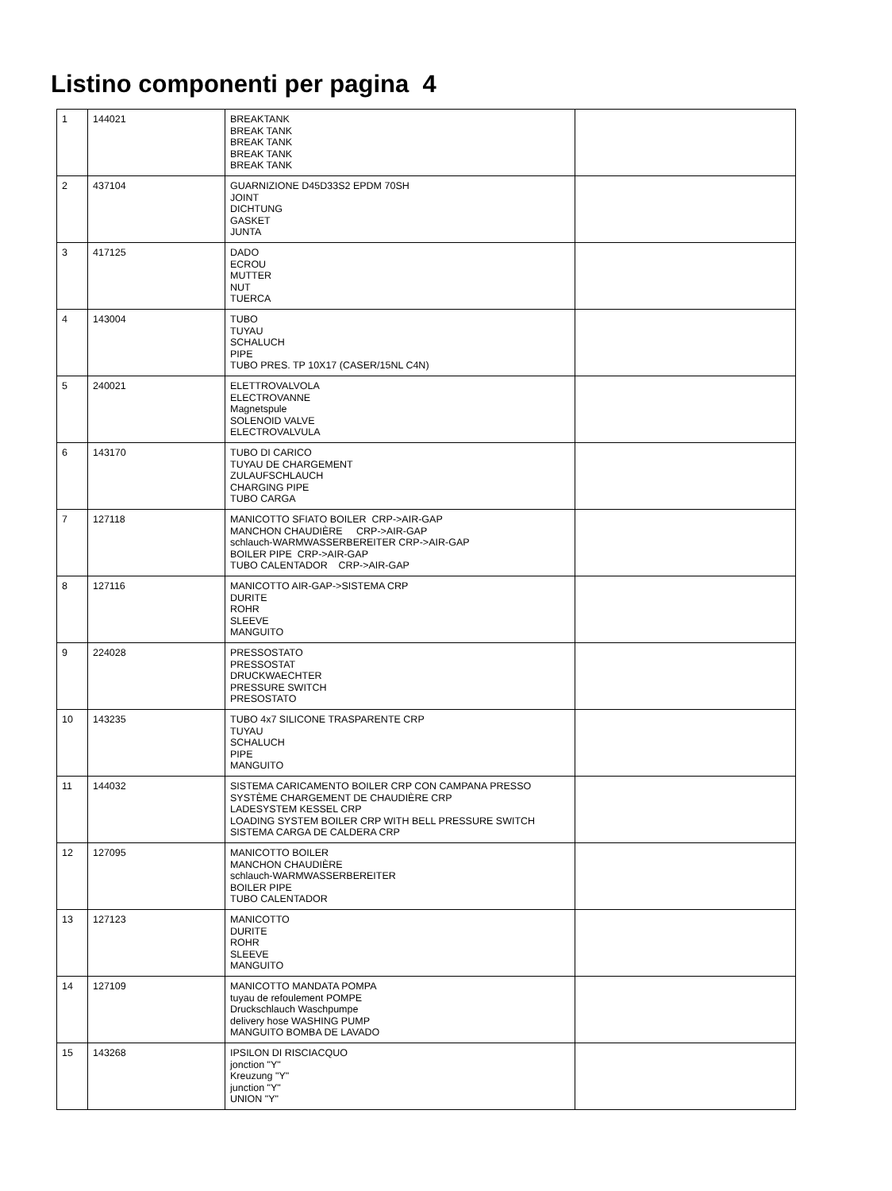Listino componenti per pagina 4
| 1 | 144021 | BREAKTANK BREAK TANK BREAK TANK BREAK TANK BREAK TANK | |
| 2 | 437104 | GUARNIZIONE D45D33S2 EPDM 70SH JOINT DICHTUNG GASKET JUNTA | |
| 3 | 417125 | DADO ECROU MUTTER NUT TUERCA | |
| 4 | 143004 | TUBO TUYAU SCHALUCH PIPE TUBO PRES. TP 10X17 (CASER/15NL C4N) | |
| 5 | 240021 | ELETTROVALVOLA ELECTROVANNE Magnetspule SOLENOID VALVE ELECTROVALVULA | |
| 6 | 143170 | TUBO DI CARICO TUYAU DE CHARGEMENT ZULAUFSCHLAUCH CHARGING PIPE TUBO CARGA | |
| 7 | 127118 | MANICOTTO SFIATO BOILER CRP->AIR-GAP MANCHON CHAUDIÈRE CRP->AIR-GAP schlauch-WARMWASSERBEREITER CRP->AIR-GAP BOILER PIPE CRP->AIR-GAP TUBO CALENTADOR CRP->AIR-GAP | |
| 8 | 127116 | MANICOTTO AIR-GAP->SISTEMA CRP DURITE ROHR SLEEVE MANGUITO | |
| 9 | 224028 | PRESSOSTATO PRESSOSTAT DRUCKWAECHTER PRESSURE SWITCH PRESOSTATO | |
| 10 | 143235 | TUBO 4x7 SILICONE TRASPARENTE CRP TUYAU SCHALUCH PIPE MANGUITO | |
| 11 | 144032 | SISTEMA CARICAMENTO BOILER CRP CON CAMPANA PRESSO SYSTÈME CHARGEMENT DE CHAUDIÈRE CRP LADESYSTEM KESSEL CRP LOADING SYSTEM BOILER CRP WITH BELL PRESSURE SWITCH SISTEMA CARGA DE CALDERA CRP | |
| 12 | 127095 | MANICOTTO BOILER MANCHON CHAUDIÈRE schlauch-WARMWASSERBEREITER BOILER PIPE TUBO CALENTADOR | |
| 13 | 127123 | MANICOTTO DURITE ROHR SLEEVE MANGUITO | |
| 14 | 127109 | MANICOTTO MANDATA POMPA tuyau de refoulement POMPE Druckschlauch Waschpumpe delivery hose WASHING PUMP MANGUITO BOMBA DE LAVADO | |
| 15 | 143268 | IPSILON DI RISCIACQUO jonction "Y" Kreuzung "Y" junction "Y" UNION "Y" | |